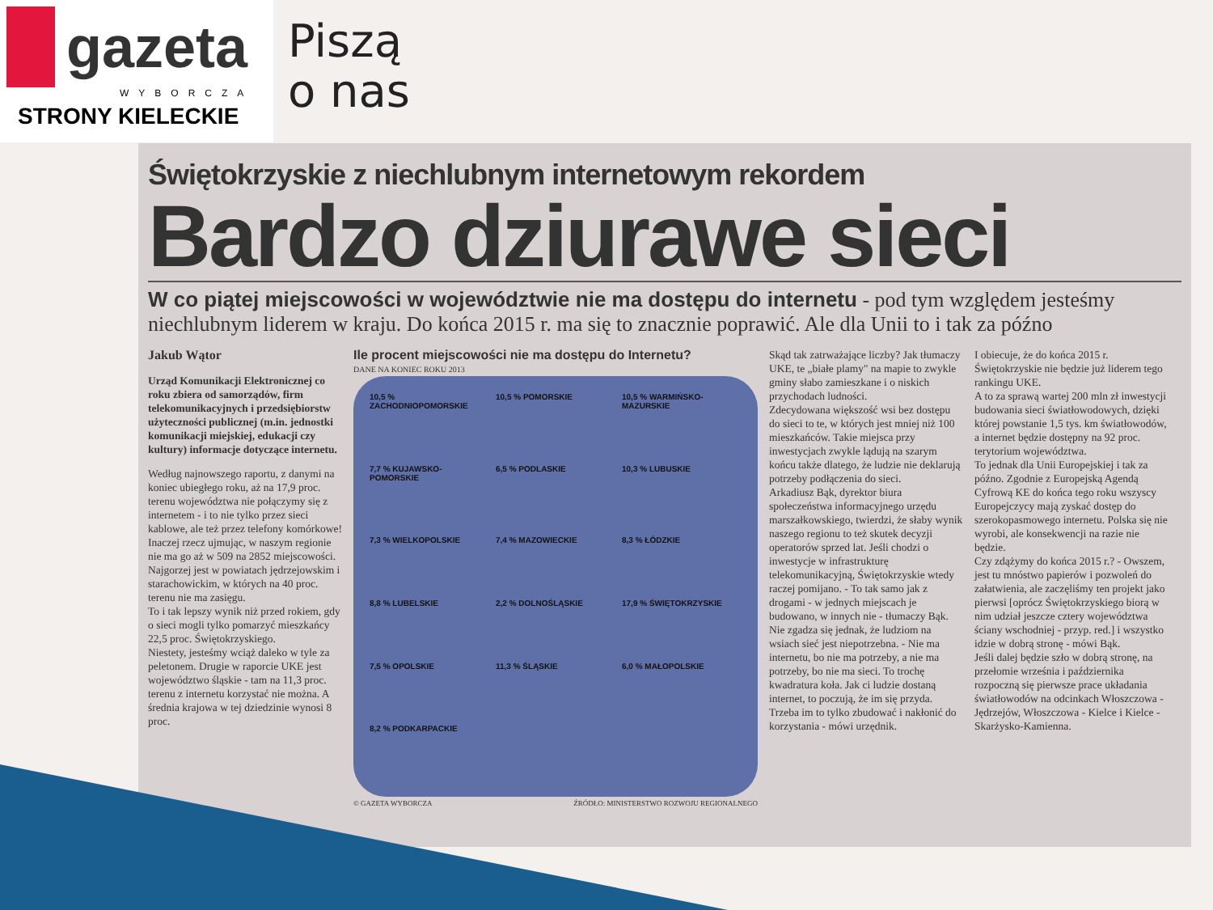gazeta
WYBORCZA
STRONY KIELECKIE
Piszą
o nas
Świętokrzyskie z niechlubnym internetowym rekordem
Bardzo dziurawe sieci
W co piątej miejscowości w województwie nie ma dostępu do internetu - pod tym względem jesteśmy niechlubnym liderem w kraju. Do końca 2015 r. ma się to znacznie poprawić. Ale dla Unii to i tak za późno
Jakub Wątor
Urząd Komunikacji Elektronicznej co roku zbiera od samorządów, firm telekomunikacyjnych i przedsiębiorstw użyteczności publicznej (m.in. jednostki komunikacji miejskiej, edukacji czy kultury) informacje dotyczące internetu.
Według najnowszego raportu, z danymi na koniec ubiegłego roku, aż na 17,9 proc. terenu województwa nie połączymy się z internetem - i to nie tylko przez sieci kablowe, ale też przez telefony komórkowe!
Inaczej rzecz ujmując, w naszym regionie nie ma go aż w 509 na 2852 miejscowości. Najgorzej jest w powiatach jędrzejowskim i starachowickim, w których na 40 proc. terenu nie ma zasięgu.
To i tak lepszy wynik niż przed rokiem, gdy o sieci mogli tylko pomarzyć mieszkańcy 22,5 proc. Świętokrzyskiego.
Niestety, jesteśmy wciąż daleko w tyle za peletonem. Drugie w raporcie UKE jest województwo śląskie - tam na 11,3 proc. terenu z internetu korzystać nie można. A średnia krajowa w tej dziedzinie wynosi 8 proc.
Ile procent miejscowości nie ma dostępu do Internetu?
DANE NA KONIEC ROKU 2013
10,5 % ZACHODNIOPOMORSKIE
10,5 % POMORSKIE
10,5 % WARMIŃSKO-MAZURSKIE
7,7 % KUJAWSKO-POMORSKIE
6,5 % PODLASKIE
10,3 % LUBUSKIE
7,3 % WIELKOPOLSKIE
7,4 % MAZOWIECKIE
8,3 % ŁÓDZKIE
8,8 % LUBELSKIE
2,2 % DOLNOŚLĄSKIE
17,9 % ŚWIĘTOKRZYSKIE
7,5 % OPOLSKIE
11,3 % ŚLĄSKIE
6,0 % MAŁOPOLSKIE
8,2 % PODKARPACKIE
© GAZETA WYBORCZA ŹRÓDŁO: MINISTERSTWO ROZWOJU REGIONALNEGO
Skąd tak zatrważające liczby? Jak tłumaczy UKE, te „białe plamy" na mapie to zwykle gminy słabo zamieszkane i o niskich przychodach ludności.
Zdecydowana większość wsi bez dostępu do sieci to te, w których jest mniej niż 100 mieszkańców. Takie miejsca przy inwestycjach zwykle lądują na szarym końcu także dlatego, że ludzie nie deklarują potrzeby podłączenia do sieci.
Arkadiusz Bąk, dyrektor biura społeczeństwa informacyjnego urzędu marszałkowskiego, twierdzi, że słaby wynik naszego regionu to też skutek decyzji operatorów sprzed lat. Jeśli chodzi o inwestycje w infrastrukturę telekomunikacyjną, Świętokrzyskie wtedy raczej pomijano. - To tak samo jak z drogami - w jednych miejscach je budowano, w innych nie - tłumaczy Bąk.
Nie zgadza się jednak, że ludziom na wsiach sieć jest niepotrzebna. - Nie ma internetu, bo nie ma potrzeby, a nie ma potrzeby, bo nie ma sieci. To trochę kwadratura koła. Jak ci ludzie dostaną internet, to poczują, że im się przyda. Trzeba im to tylko zbudować i nakłonić do korzystania - mówi urzędnik.
I obiecuje, że do końca 2015 r. Świętokrzyskie nie będzie już liderem tego rankingu UKE.
A to za sprawą wartej 200 mln zł inwestycji budowania sieci światłowodowych, dzięki której powstanie 1,5 tys. km światłowodów, a internet będzie dostępny na 92 proc. terytorium województwa.
To jednak dla Unii Europejskiej i tak za późno. Zgodnie z Europejską Agendą Cyfrową KE do końca tego roku wszyscy Europejczycy mają zyskać dostęp do szerokopasmowego internetu. Polska się nie wyrobi, ale konsekwencji na razie nie będzie.
Czy zdążymy do końca 2015 r.? - Owszem, jest tu mnóstwo papierów i pozwoleń do załatwienia, ale zaczęliśmy ten projekt jako pierwsi [oprócz Świętokrzyskiego biorą w nim udział jeszcze cztery województwa ściany wschodniej - przyp. red.] i wszystko idzie w dobrą stronę - mówi Bąk.
Jeśli dalej będzie szło w dobrą stronę, na przełomie września i października rozpoczną się pierwsze prace układania światłowodów na odcinkach Włoszczowa - Jędrzejów, Włoszczowa - Kielce i Kielce - Skarżysko-Kamienna.